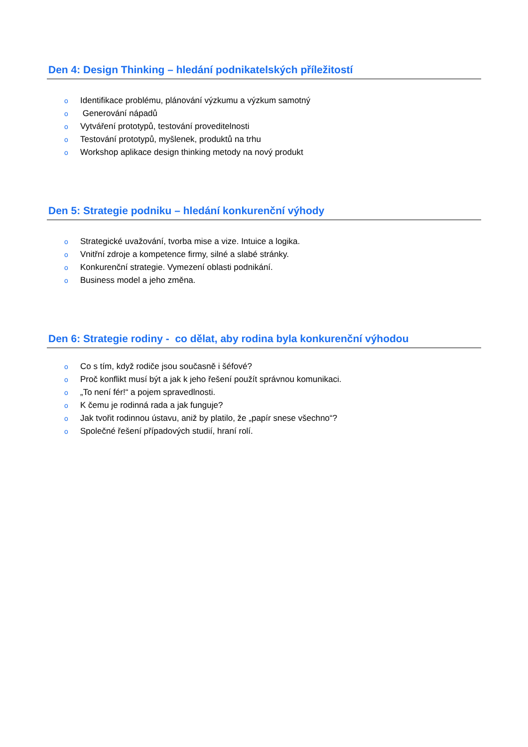Den 4: Design Thinking – hledání podnikatelských příležitostí
o Identifikace problému, plánování výzkumu a výzkum samotný
o Generování nápadů
o Vytváření prototypů, testování proveditelnosti
o Testování prototypů, myšlenek, produktů na trhu
o Workshop aplikace design thinking metody na nový produkt
Den 5: Strategie podniku – hledání konkurenční výhody
o Strategické uvažování, tvorba mise a vize. Intuice a logika.
o Vnitřní zdroje a kompetence firmy, silné a slabé stránky.
o Konkurenční strategie. Vymezení oblasti podnikání.
o Business model a jeho změna.
Den 6: Strategie rodiny - co dělat, aby rodina byla konkurenční výhodou
o Co s tím, když rodiče jsou současně i šéfové?
o Proč konflikt musí být a jak k jeho řešení použít správnou komunikaci.
o „To není fér!“ a pojem spravedlnosti.
o K čemu je rodinná rada a jak funguje?
o Jak tvořit rodinnou ústavu, aniž by platilo, že „papír snese všechno“?
o Společné řešení případových studií, hraní rolí.